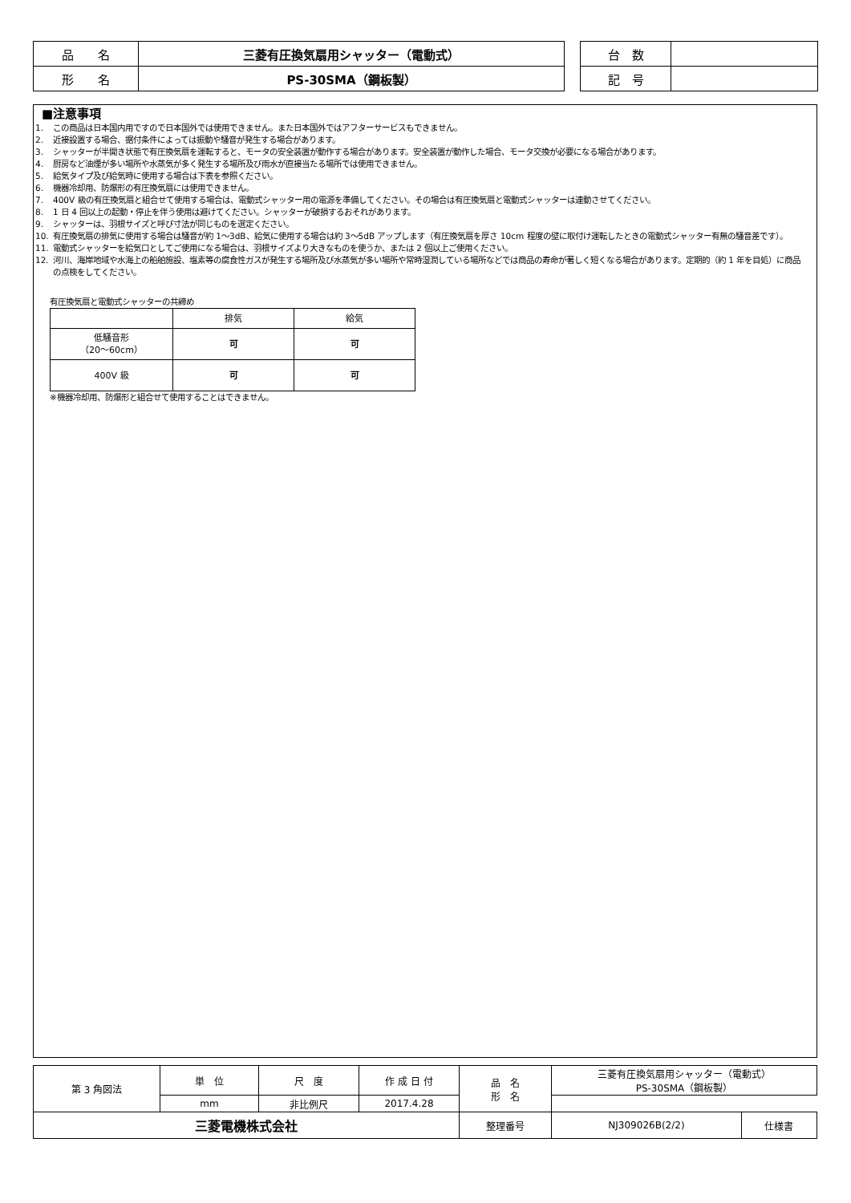| 品 名 | 三菱有圧換気扇用シャッター（電動式） |
| 形 名 | PS-30SMA（鋼板製） |
| 台 数 | |
| 記 号 | |
■注意事項
1. この商品は日本国内用ですので日本国外では使用できません。また日本国外ではアフターサービスもできません。
2. 近接設置する場合、据付条件によっては振動や騒音が発生する場合があります。
3. シャッターが半開き状態で有圧換気扇を運転すると、モータの安全装置が動作する場合があります。安全装置が動作した場合、モータ交換が必要になる場合があります。
4. 厨房など油煙が多い場所や水蒸気が多く発生する場所及び雨水が直接当たる場所では使用できません。
5. 給気タイプ及び給気時に使用する場合は下表を参照ください。
6. 機器冷却用、防爆形の有圧換気扇には使用できません。
7. 400V 級の有圧換気扇と組合せて使用する場合は、電動式シャッター用の電源を準備してください。その場合は有圧換気扇と電動式シャッターは連動させてください。
8. 1 日 4 回以上の起動・停止を伴う使用は避けてください。シャッターが破損するおそれがあります。
9. シャッターは、羽根サイズと呼び寸法が同じものを選定ください。
10. 有圧換気扇の排気に使用する場合は騒音が約 1～3dB、給気に使用する場合は約 3～5dB アップします（有圧換気扇を厚さ 10cm 程度の壁に取付け運転したときの電動式シャッター有無の騒音差です）。
11. 電動式シャッターを給気口としてご使用になる場合は、羽根サイズより大きなものを使うか、または 2 個以上ご使用ください。
12. 河川、海岸地域や水海上の船舶施設、塩素等の腐食性ガスが発生する場所及び水蒸気が多い場所や常時湿潤している場所などでは商品の寿命が著しく短くなる場合があります。定期的（約 1 年を目処）に商品の点検をしてください。
有圧換気扇と電動式シャッターの共締め
| | 排気 | 給気 |
| 低騒音形 （20～60cm） | 可 | 可 |
| 400V 級 | 可 | 可 |
※機器冷却用、防爆形と組合せて使用することはできません。
| 第 3 角図法 | 単 位 | 尺 度 | 作 成 日 付 | 品 名 形 名 | 三菱有圧換気扇用シャッター（電動式） PS-30SMA（鋼板製） | |
| | mm | 非比例尺 | 2017.4.28 | | | |
| 三菱電機株式会社 | | | | 整理番号 | NJ309026B(2/2) | 仕様書 |